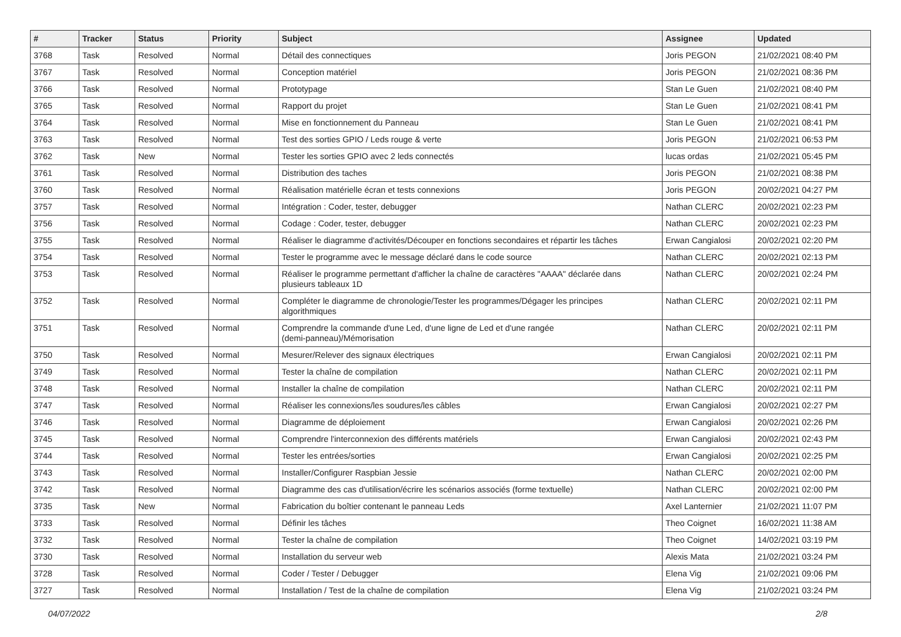| # | Tracker | Status | Priority | Subject | Assignee | Updated |
| --- | --- | --- | --- | --- | --- | --- |
| 3768 | Task | Resolved | Normal | Détail des connectiques | Joris PEGON | 21/02/2021 08:40 PM |
| 3767 | Task | Resolved | Normal | Conception matériel | Joris PEGON | 21/02/2021 08:36 PM |
| 3766 | Task | Resolved | Normal | Prototypage | Stan Le Guen | 21/02/2021 08:40 PM |
| 3765 | Task | Resolved | Normal | Rapport du projet | Stan Le Guen | 21/02/2021 08:41 PM |
| 3764 | Task | Resolved | Normal | Mise en fonctionnement du Panneau | Stan Le Guen | 21/02/2021 08:41 PM |
| 3763 | Task | Resolved | Normal | Test des sorties GPIO / Leds rouge & verte | Joris PEGON | 21/02/2021 06:53 PM |
| 3762 | Task | New | Normal | Tester les sorties GPIO avec 2 leds connectés | lucas ordas | 21/02/2021 05:45 PM |
| 3761 | Task | Resolved | Normal | Distribution des taches | Joris PEGON | 21/02/2021 08:38 PM |
| 3760 | Task | Resolved | Normal | Réalisation matérielle écran et tests connexions | Joris PEGON | 20/02/2021 04:27 PM |
| 3757 | Task | Resolved | Normal | Intégration : Coder, tester, debugger | Nathan CLERC | 20/02/2021 02:23 PM |
| 3756 | Task | Resolved | Normal | Codage : Coder, tester, debugger | Nathan CLERC | 20/02/2021 02:23 PM |
| 3755 | Task | Resolved | Normal | Réaliser le diagramme d'activités/Découper en fonctions secondaires et répartir les tâches | Erwan Cangialosi | 20/02/2021 02:20 PM |
| 3754 | Task | Resolved | Normal | Tester le programme avec le message déclaré dans le code source | Nathan CLERC | 20/02/2021 02:13 PM |
| 3753 | Task | Resolved | Normal | Réaliser le programme permettant d'afficher la chaîne de caractères "AAAA" déclarée dans plusieurs tableaux 1D | Nathan CLERC | 20/02/2021 02:24 PM |
| 3752 | Task | Resolved | Normal | Compléter le diagramme de chronologie/Tester les programmes/Dégager les principes algorithmiques | Nathan CLERC | 20/02/2021 02:11 PM |
| 3751 | Task | Resolved | Normal | Comprendre la commande d'une Led, d'une ligne de Led et d'une rangée (demi-panneau)/Mémorisation | Nathan CLERC | 20/02/2021 02:11 PM |
| 3750 | Task | Resolved | Normal | Mesurer/Relever des signaux électriques | Erwan Cangialosi | 20/02/2021 02:11 PM |
| 3749 | Task | Resolved | Normal | Tester la chaîne de compilation | Nathan CLERC | 20/02/2021 02:11 PM |
| 3748 | Task | Resolved | Normal | Installer la chaîne de compilation | Nathan CLERC | 20/02/2021 02:11 PM |
| 3747 | Task | Resolved | Normal | Réaliser les connexions/les soudures/les câbles | Erwan Cangialosi | 20/02/2021 02:27 PM |
| 3746 | Task | Resolved | Normal | Diagramme de déploiement | Erwan Cangialosi | 20/02/2021 02:26 PM |
| 3745 | Task | Resolved | Normal | Comprendre l'interconnexion des différents matériels | Erwan Cangialosi | 20/02/2021 02:43 PM |
| 3744 | Task | Resolved | Normal | Tester les entrées/sorties | Erwan Cangialosi | 20/02/2021 02:25 PM |
| 3743 | Task | Resolved | Normal | Installer/Configurer Raspbian Jessie | Nathan CLERC | 20/02/2021 02:00 PM |
| 3742 | Task | Resolved | Normal | Diagramme des cas d'utilisation/écrire les scénarios associés (forme textuelle) | Nathan CLERC | 20/02/2021 02:00 PM |
| 3735 | Task | New | Normal | Fabrication du boîtier contenant le panneau Leds | Axel Lanternier | 21/02/2021 11:07 PM |
| 3733 | Task | Resolved | Normal | Définir les tâches | Theo Coignet | 16/02/2021 11:38 AM |
| 3732 | Task | Resolved | Normal | Tester la chaîne de compilation | Theo Coignet | 14/02/2021 03:19 PM |
| 3730 | Task | Resolved | Normal | Installation du serveur web | Alexis Mata | 21/02/2021 03:24 PM |
| 3728 | Task | Resolved | Normal | Coder / Tester / Debugger | Elena Vig | 21/02/2021 09:06 PM |
| 3727 | Task | Resolved | Normal | Installation / Test de la chaîne de compilation | Elena Vig | 21/02/2021 03:24 PM |
04/07/2022 2/8